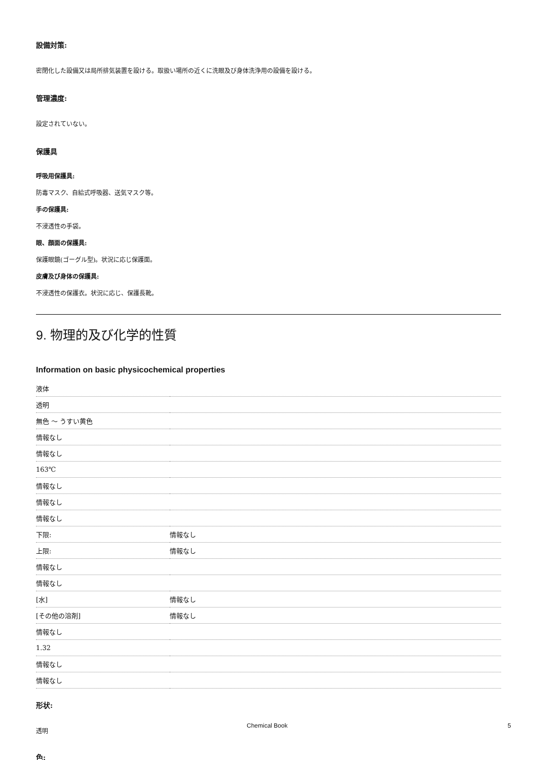設備対策:
密閉化した設備又は局所排気装置を設ける。取扱い場所の近くに洗眼及び身体洗浄用の設備を設ける。
管理濃度:
設定されていない。
保護具
呼吸用保護具:
防毒マスク、自給式呼吸器、送気マスク等。
手の保護具:
不浸透性の手袋。
眼、顔面の保護具:
保護眼鏡(ゴーグル型)。状況に応じ保護面。
皮膚及び身体の保護具:
不浸透性の保護衣。状況に応じ、保護長靴。
9. 物理的及び化学的性質
Information on basic physicochemical properties
| 液体 | |
| 透明 | |
| 無色 ～ うすい黄色 | |
| 情報なし | |
| 情報なし | |
| 163℃ | |
| 情報なし | |
| 情報なし | |
| 情報なし | |
| 下限: | 情報なし |
| 上限: | 情報なし |
| 情報なし | |
| 情報なし | |
| [水] | 情報なし |
| [その他の溶剤] | 情報なし |
| 情報なし | |
| 1.32 | |
| 情報なし | |
| 情報なし | |
形状:
透明
色:
Chemical Book 5